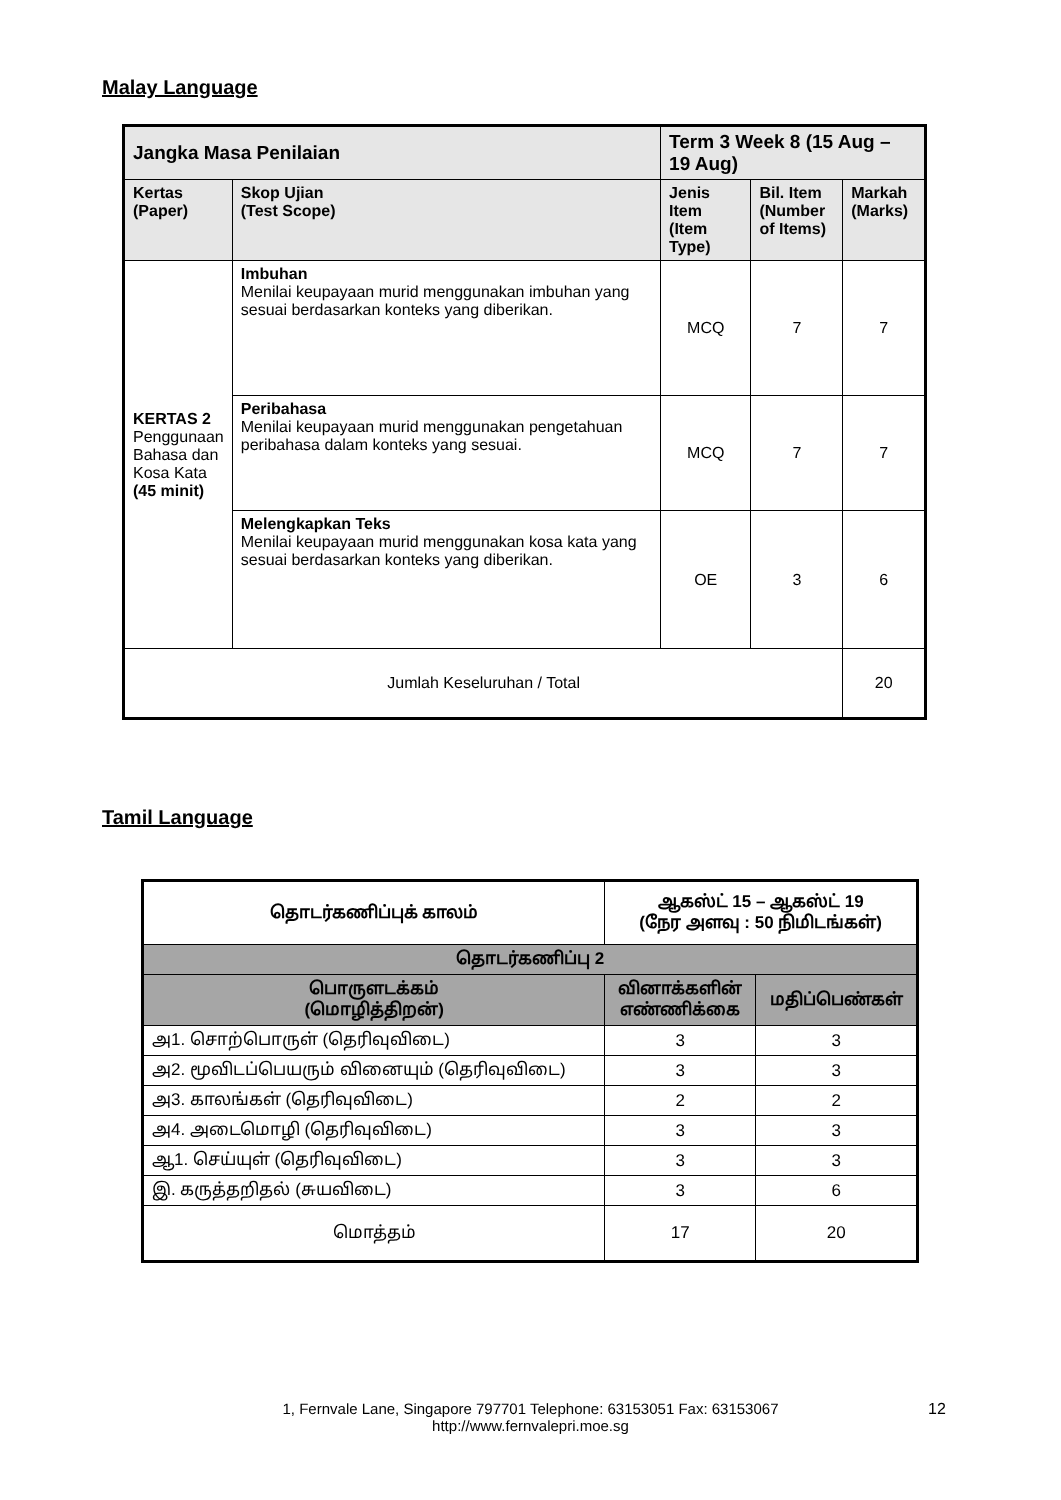Malay Language
| Jangka Masa Penilaian | | Term 3 Week 8 (15 Aug – 19 Aug) | | |
| --- | --- | --- | --- | --- |
| Kertas (Paper) | Skop Ujian (Test Scope) | Jenis Item (Item Type) | Bil. Item (Number of Items) | Markah (Marks) |
| KERTAS 2 Penggunaan Bahasa dan Kosa Kata (45 minit) | Imbuhan Menilai keupayaan murid menggunakan imbuhan yang sesuai berdasarkan konteks yang diberikan. | MCQ | 7 | 7 |
| | Peribahasa Menilai keupayaan murid menggunakan pengetahuan peribahasa dalam konteks yang sesuai. | MCQ | 7 | 7 |
| | Melengkapkan Teks Menilai keupayaan murid menggunakan kosa kata yang sesuai berdasarkan konteks yang diberikan. | OE | 3 | 6 |
| Jumlah Keseluruhan / Total | | | | 20 |
Tamil Language
| தொடர்கணிப்புக் காலம் | ஆகஸ்ட் 15 – ஆகஸ்ட் 19 (நேர அளவு : 50 நிமிடங்கள்) | |
| தொடர்கணிப்பு 2 | | |
| பொருளடக்கம் (மொழித்திறன்) | வினாக்களின் எண்ணிக்கை | மதிப்பெண்கள் |
| அ1. சொற்பொருள் (தெரிவுவிடை) | 3 | 3 |
| அ2. மூவிடப்பெயரும் வினையும் (தெரிவுவிடை) | 3 | 3 |
| அ3. காலங்கள் (தெரிவுவிடை) | 2 | 2 |
| அ4. அடைமொழி (தெரிவுவிடை) | 3 | 3 |
| ஆ1. செய்யுள் (தெரிவுவிடை) | 3 | 3 |
| இ. கருத்தறிதல் (சுயவிடை) | 3 | 6 |
| மொத்தம் | 17 | 20 |
1, Fernvale Lane, Singapore 797701 Telephone: 63153051 Fax: 63153067
http://www.fernvalepri.moe.sg
12